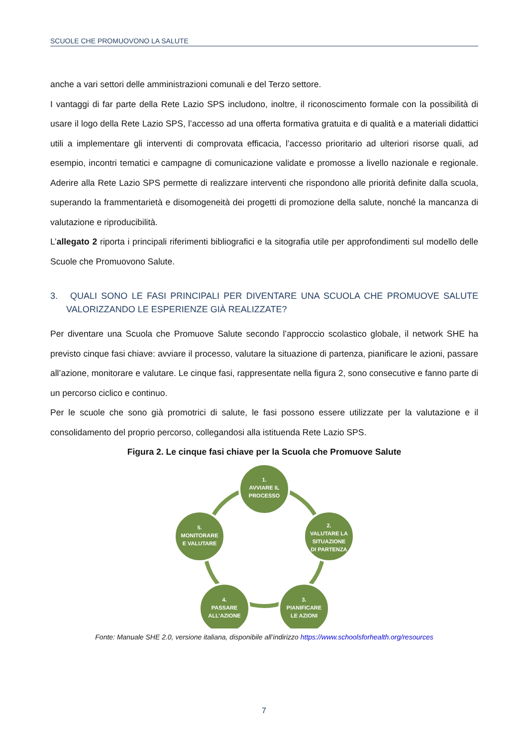SCUOLE CHE PROMUOVONO LA SALUTE
anche a vari settori delle amministrazioni comunali e del Terzo settore.
I vantaggi di far parte della Rete Lazio SPS includono, inoltre, il riconoscimento formale con la possibilità di usare il logo della Rete Lazio SPS, l’accesso ad una offerta formativa gratuita e di qualità e a materiali didattici utili a implementare gli interventi di comprovata efficacia, l’accesso prioritario ad ulteriori risorse quali, ad esempio, incontri tematici e campagne di comunicazione validate e promosse a livello nazionale e regionale. Aderire alla Rete Lazio SPS permette di realizzare interventi che rispondono alle priorità definite dalla scuola, superando la frammentarietà e disomogeneità dei progetti di promozione della salute, nonché la mancanza di valutazione e riproducibilità.
L’allegato 2 riporta i principali riferimenti bibliografici e la sitografia utile per approfondimenti sul modello delle Scuole che Promuovono Salute.
3. QUALI SONO LE FASI PRINCIPALI PER DIVENTARE UNA SCUOLA CHE PROMUOVE SALUTE VALORIZZANDO LE ESPERIENZE GIÀ REALIZZATE?
Per diventare una Scuola che Promuove Salute secondo l’approccio scolastico globale, il network SHE ha previsto cinque fasi chiave: avviare il processo, valutare la situazione di partenza, pianificare le azioni, passare all’azione, monitorare e valutare. Le cinque fasi, rappresentate nella figura 2, sono consecutive e fanno parte di un percorso ciclico e continuo.
Per le scuole che sono già promotrici di salute, le fasi possono essere utilizzate per la valutazione e il consolidamento del proprio percorso, collegandosi alla istituenda Rete Lazio SPS.
Figura 2. Le cinque fasi chiave per la Scuola che Promuove Salute
1.
AVVIARE IL
PROCESSO
2.
VALUTARE LA
SITUAZIONE
DI PARTENZA
3.
PIANIFICARE
LE AZIONI
4.
PASSARE
ALL’AZIONE
5.
MONITORARE
E VALUTARE
Fonte: Manuale SHE 2.0, versione italiana, disponibile all’indirizzo https://www.schoolsforhealth.org/resources
7